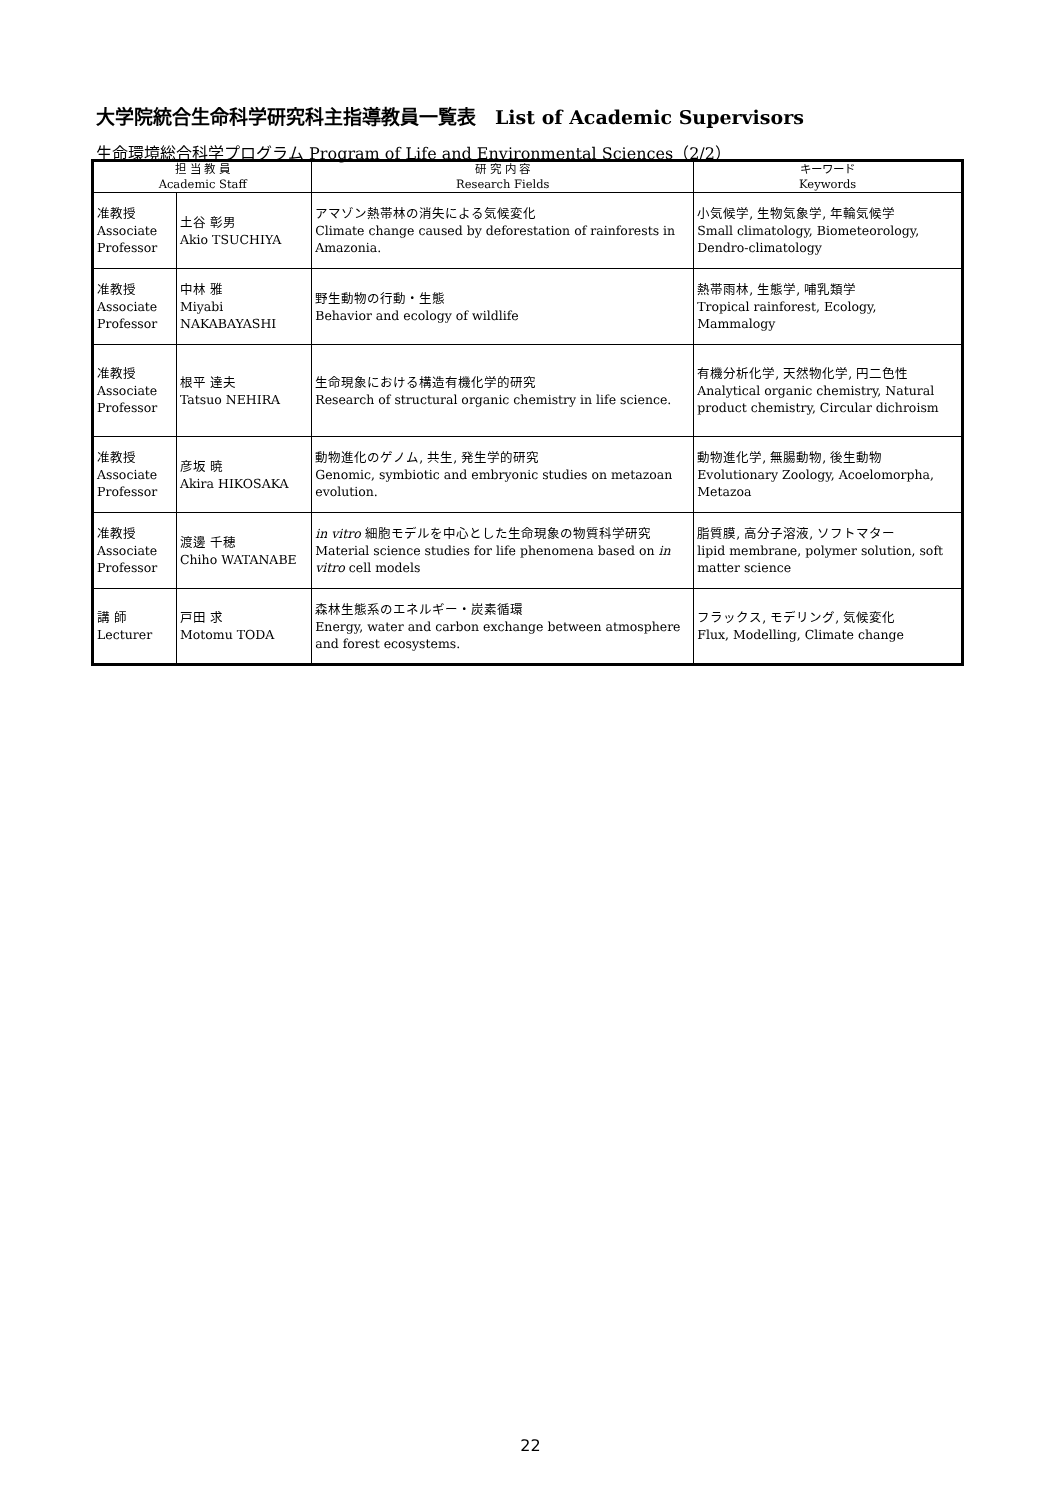大学院統合生命科学研究科主指導教員一覧表　List of Academic Supervisors
生命環境総合科学プログラム Program of Life and Environmental Sciences（2/2）
| 担 当 教 員 Academic Staff | | 研 究 内 容 Research Fields | キーワード Keywords |
| --- | --- | --- | --- |
| 准教授 Associate Professor | 土谷 彰男 Akio TSUCHIYA | アマゾン熱帯林の消失による気候変化 Climate change caused by deforestation of rainforests in Amazonia. | 小気候学, 生物気象学, 年輪気候学 Small climatology, Biometeorology, Dendro-climatology |
| 准教授 Associate Professor | 中林 雅 Miyabi NAKABAYASHI | 野生動物の行動・生態 Behavior and ecology of wildlife | 熱帯雨林, 生態学, 哺乳類学 Tropical rainforest, Ecology, Mammalogy |
| 准教授 Associate Professor | 根平 達夫 Tatsuo NEHIRA | 生命現象における構造有機化学的研究 Research of structural organic chemistry in life science. | 有機分析化学, 天然物化学, 円二色性 Analytical organic chemistry, Natural product chemistry, Circular dichroism |
| 准教授 Associate Professor | 彦坂 暁 Akira HIKOSAKA | 動物進化のゲノム, 共生, 発生学的研究 Genomic, symbiotic and embryonic studies on metazoan evolution. | 動物進化学, 無腸動物, 後生動物 Evolutionary Zoology, Acoelomorpha, Metazoa |
| 准教授 Associate Professor | 渡邊 千穂 Chiho WATANABE | in vitro 細胞モデルを中心とした生命現象の物質科学研究 Material science studies for life phenomena based on in vitro cell models | 脂質膜, 高分子溶液, ソフトマター lipid membrane, polymer solution, soft matter science |
| 講 師 Lecturer | 戸田 求 Motomu TODA | 森林生態系のエネルギー・炭素循環 Energy, water and carbon exchange between atmosphere and forest ecosystems. | フラックス, モデリング, 気候変化 Flux, Modelling, Climate change |
22